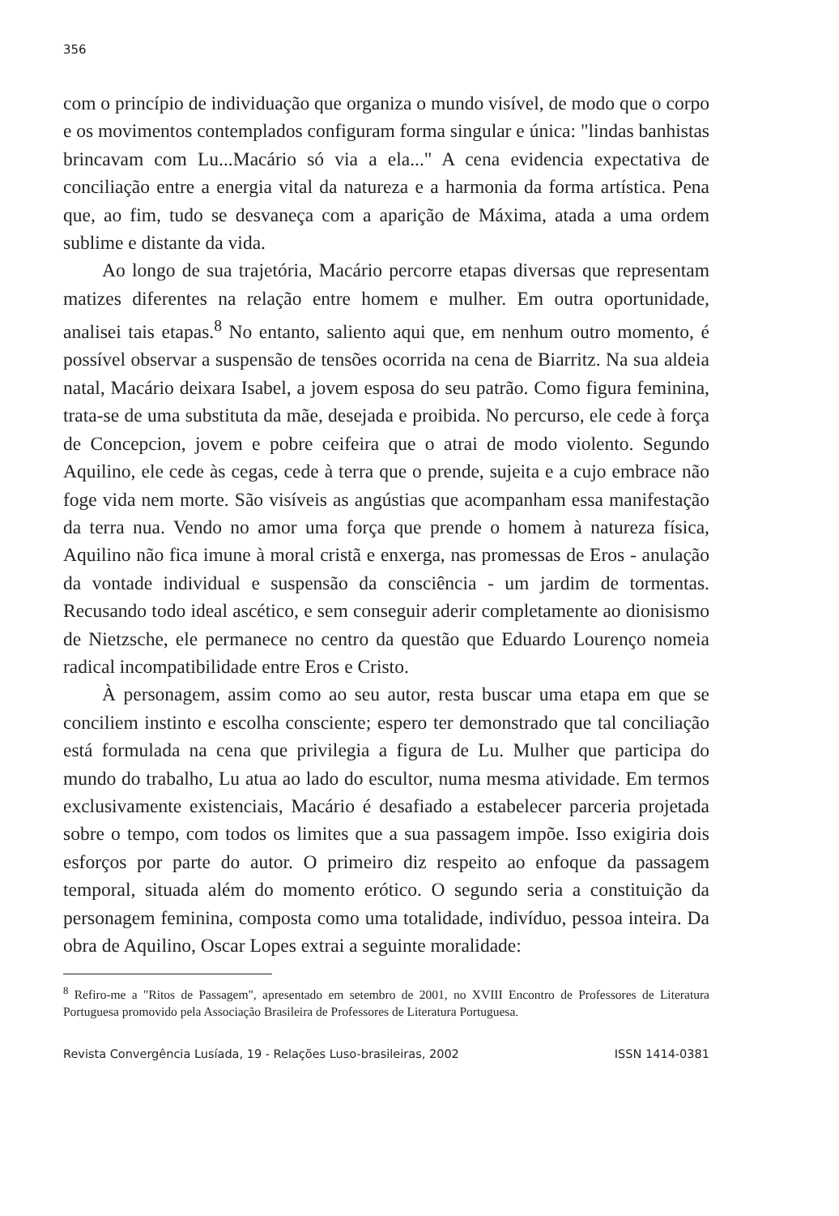356
com o princípio de individuação que organiza o mundo visível, de modo que o corpo e os movimentos contemplados configuram forma singular e única: "lindas banhistas brincavam com Lu...Macário só via a ela..." A cena evidencia expectativa de conciliação entre a energia vital da natureza e a harmonia da forma artística. Pena que, ao fim, tudo se desvaneça com a aparição de Máxima, atada a uma ordem sublime e distante da vida.
Ao longo de sua trajetória, Macário percorre etapas diversas que representam matizes diferentes na relação entre homem e mulher. Em outra oportunidade, analisei tais etapas.<sup>8</sup> No entanto, saliento aqui que, em nenhum outro momento, é possível observar a suspensão de tensões ocorrida na cena de Biarritz. Na sua aldeia natal, Macário deixara Isabel, a jovem esposa do seu patrão. Como figura feminina, trata-se de uma substituta da mãe, desejada e proibida. No percurso, ele cede à força de Concepcion, jovem e pobre ceifeira que o atrai de modo violento. Segundo Aquilino, ele cede às cegas, cede à terra que o prende, sujeita e a cujo embrace não foge vida nem morte. São visíveis as angústias que acompanham essa manifestação da terra nua. Vendo no amor uma força que prende o homem à natureza física, Aquilino não fica imune à moral cristã e enxerga, nas promessas de Eros - anulação da vontade individual e suspensão da consciência - um jardim de tormentas. Recusando todo ideal ascético, e sem conseguir aderir completamente ao dionisismo de Nietzsche, ele permanece no centro da questão que Eduardo Lourenço nomeia radical incompatibilidade entre Eros e Cristo.
À personagem, assim como ao seu autor, resta buscar uma etapa em que se conciliem instinto e escolha consciente; espero ter demonstrado que tal conciliação está formulada na cena que privilegia a figura de Lu. Mulher que participa do mundo do trabalho, Lu atua ao lado do escultor, numa mesma atividade. Em termos exclusivamente existenciais, Macário é desafiado a estabelecer parceria projetada sobre o tempo, com todos os limites que a sua passagem impõe. Isso exigiria dois esforços por parte do autor. O primeiro diz respeito ao enfoque da passagem temporal, situada além do momento erótico. O segundo seria a constituição da personagem feminina, composta como uma totalidade, indivíduo, pessoa inteira. Da obra de Aquilino, Oscar Lopes extrai a seguinte moralidade:
<sup>8</sup> Refiro-me a "Ritos de Passagem", apresentado em setembro de 2001, no XVIII Encontro de Professores de Literatura Portuguesa promovido pela Associação Brasileira de Professores de Literatura Portuguesa.
Revista Convergência Lusíada, 19 - Relações Luso-brasileiras, 2002 ISSN 1414-0381